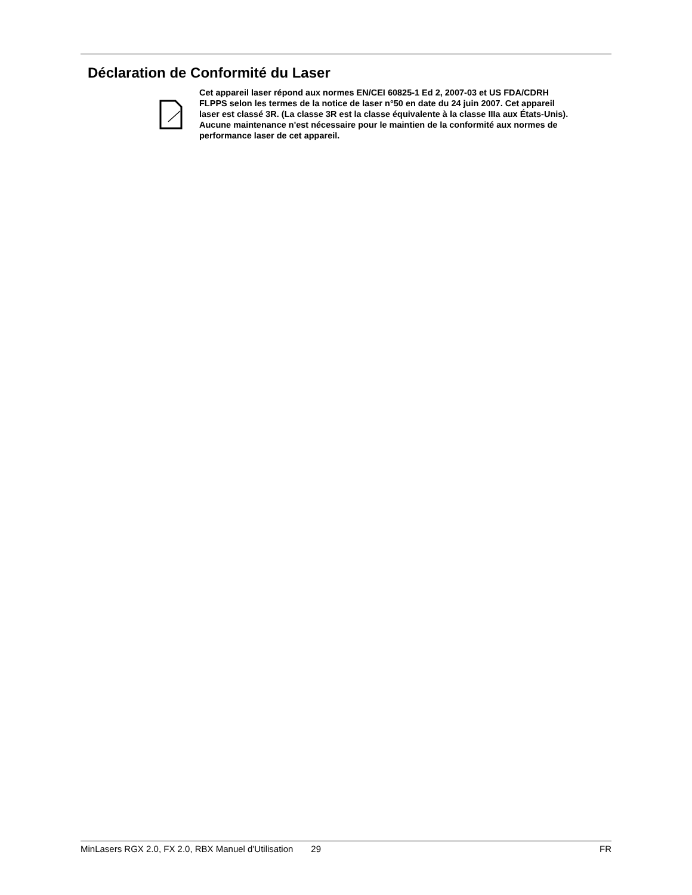Déclaration de Conformité du Laser
Cet appareil laser répond aux normes EN/CEI 60825-1 Ed 2, 2007-03 et US FDA/CDRH FLPPS selon les termes de la notice de laser n°50 en date du 24 juin 2007. Cet appareil laser est classé 3R. (La classe 3R est la classe équivalente à la classe IIIa aux États-Unis). Aucune maintenance n'est nécessaire pour le maintien de la conformité aux normes de performance laser de cet appareil.
MinLasers RGX 2.0, FX 2.0, RBX Manuel d'Utilisation 29 FR